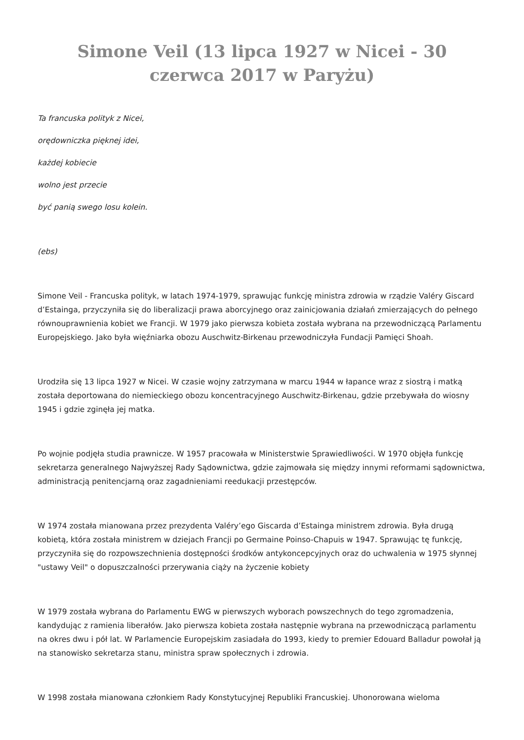Simone Veil (13 lipca 1927 w Nicei - 30 czerwca 2017 w Paryżu)
Ta francuska polityk z Nicei,
orędowniczka pięknej idei,
każdej kobiecie
wolno jest przecie
być panią swego losu kolein.
(ebs)
Simone Veil - Francuska polityk, w latach 1974-1979, sprawując funkcję ministra zdrowia w rządzie Valéry Giscard d’Estainga, przyczyniła się do liberalizacji prawa aborcyjnego oraz zainicjowania działań zmierzających do pełnego równouprawnienia kobiet we Francji. W 1979 jako pierwsza kobieta została wybrana na przewodniczącą Parlamentu Europejskiego. Jako była więźniarka obozu Auschwitz-Birkenau przewodniczyła Fundacji Pamięci Shoah.
Urodziła się 13 lipca 1927 w Nicei. W czasie wojny zatrzymana w marcu 1944 w łapance wraz z siostrą i matką została deportowana do niemieckiego obozu koncentracyjnego Auschwitz-Birkenau, gdzie przebywała do wiosny 1945 i gdzie zginęła jej matka.
Po wojnie podjęła studia prawnicze. W 1957 pracowała w Ministerstwie Sprawiedliwości. W 1970 objęła funkcję sekretarza generalnego Najwyższej Rady Sądownictwa, gdzie zajmowała się między innymi reformami sądownictwa, administracją penitencjarną oraz zagadnieniami reedukacji przestępców.
W 1974 została mianowana przez prezydenta Valéry’ego Giscarda d’Estainga ministrem zdrowia. Była drugą kobietą, która została ministrem w dziejach Francji po Germaine Poinso-Chapuis w 1947. Sprawując tę funkcję, przyczyniła się do rozpowszechnienia dostępności środków antykoncepcyjnych oraz do uchwalenia w 1975 słynnej "ustawy Veil" o dopuszczalności przerywania ciąży na życzenie kobiety
W 1979 została wybrana do Parlamentu EWG w pierwszych wyborach powszechnych do tego zgromadzenia, kandydując z ramienia liberałów. Jako pierwsza kobieta została następnie wybrana na przewodniczącą parlamentu na okres dwu i pół lat. W Parlamencie Europejskim zasiadała do 1993, kiedy to premier Edouard Balladur powołał ją na stanowisko sekretarza stanu, ministra spraw społecznych i zdrowia.
W 1998 została mianowana członkiem Rady Konstytucyjnej Republiki Francuskiej. Uhonorowana wieloma